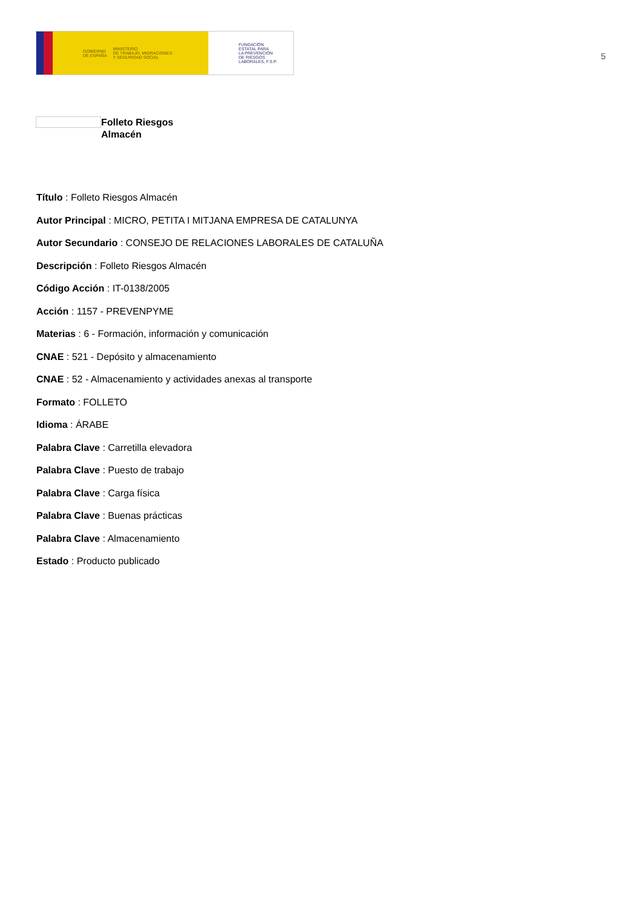GOBIERNO
DE ESPAÑA MINISTERIO
DE TRABAJO, MIGRACIONES
Y SEGURIDAD SOCIAL
FUNDACIÓN
ESTATAL PARA
LA PREVENCIÓN
DE RIESGOS
LABORALES, F.S.P.
5
Folleto Riesgos
Almacén
Título : Folleto Riesgos Almacén
Autor Principal : MICRO, PETITA I MITJANA EMPRESA DE CATALUNYA
Autor Secundario : CONSEJO DE RELACIONES LABORALES DE CATALUÑA
Descripción : Folleto Riesgos Almacén
Código Acción : IT-0138/2005
Acción : 1157 - PREVENPYME
Materias : 6 - Formación, información y comunicación
CNAE : 521 - Depósito y almacenamiento
CNAE : 52 - Almacenamiento y actividades anexas al transporte
Formato : FOLLETO
Idioma : ÁRABE
Palabra Clave : Carretilla elevadora
Palabra Clave : Puesto de trabajo
Palabra Clave : Carga física
Palabra Clave : Buenas prácticas
Palabra Clave : Almacenamiento
Estado : Producto publicado